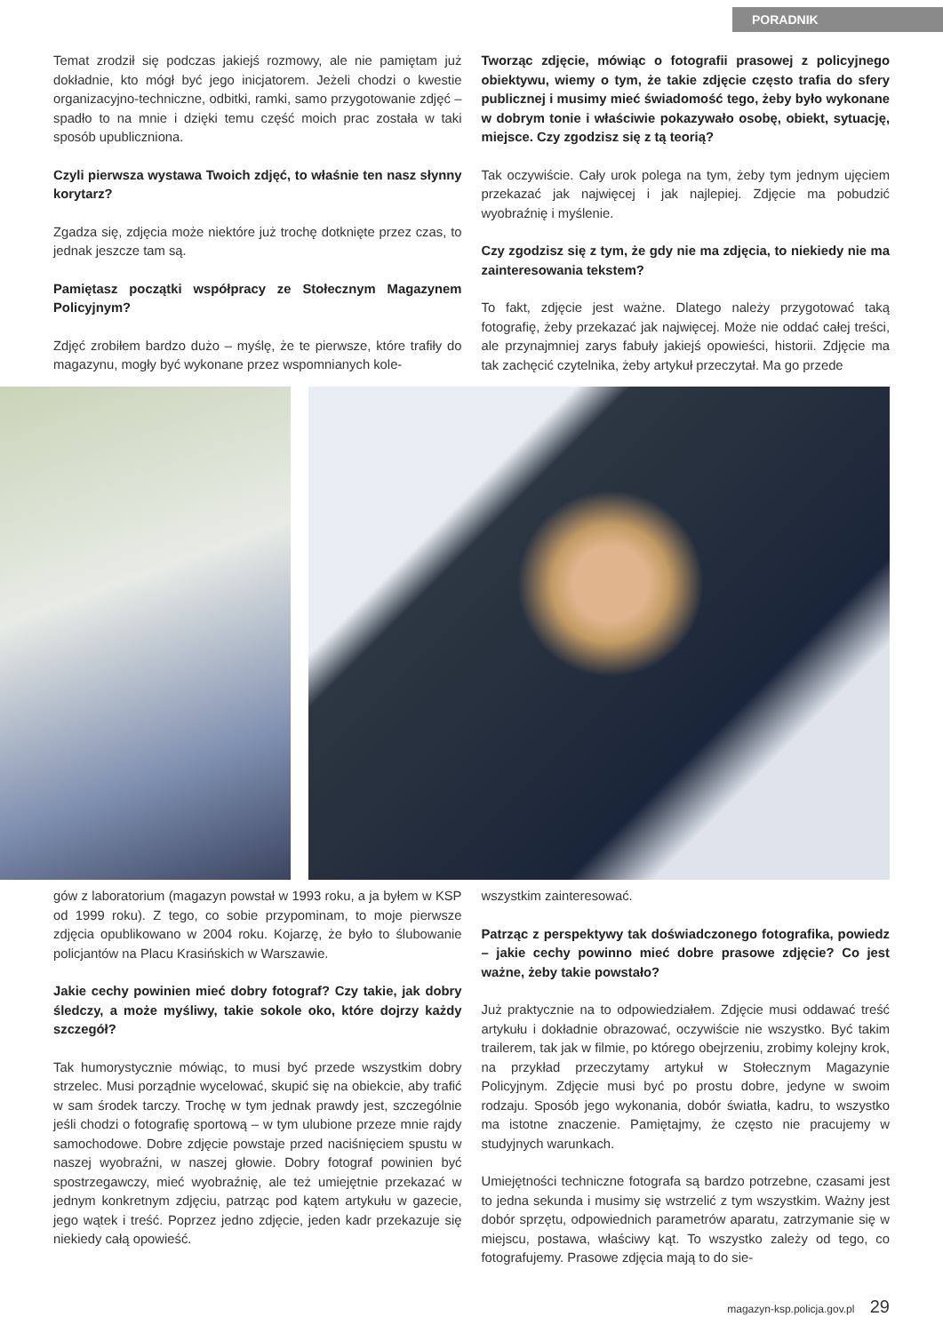PORADNIK
Temat zrodził się podczas jakiejś rozmowy, ale nie pamiętam już dokładnie, kto mógł być jego inicjatorem. Jeżeli chodzi o kwestie organizacyjno-techniczne, odbitki, ramki, samo przygotowanie zdjęć – spadło to na mnie i dzięki temu część moich prac została w taki sposób upubliczniona.
Czyli pierwsza wystawa Twoich zdjęć, to właśnie ten nasz słynny korytarz?
Zgadza się, zdjęcia może niektóre już trochę dotknięte przez czas, to jednak jeszcze tam są.
Pamiętasz początki współpracy ze Stołecznym Magazynem Policyjnym?
Zdjęć zrobiłem bardzo dużo – myślę, że te pierwsze, które trafiły do magazynu, mogły być wykonane przez wspomnianych kole-
Tworząc zdjęcie, mówiąc o fotografii prasowej z policyjnego obiektywu, wiemy o tym, że takie zdjęcie często trafia do sfery publicznej i musimy mieć świadomość tego, żeby było wykonane w dobrym tonie i właściwie pokazywało osobę, obiekt, sytuację, miejsce. Czy zgodzisz się z tą teorią?
Tak oczywiście. Cały urok polega na tym, żeby tym jednym ujęciem przekazać jak najwięcej i jak najlepiej. Zdjęcie ma pobudzić wyobraźnię i myślenie.
Czy zgodzisz się z tym, że gdy nie ma zdjęcia, to niekiedy nie ma zainteresowania tekstem?
To fakt, zdjęcie jest ważne. Dlatego należy przygotować taką fotografię, żeby przekazać jak najwięcej. Może nie oddać całej treści, ale przynajmniej zarys fabuły jakiejś opowieści, historii. Zdjęcie ma tak zachęcić czytelnika, żeby artykuł przeczytał. Ma go przede
gów z laboratorium (magazyn powstał w 1993 roku, a ja byłem w KSP od 1999 roku). Z tego, co sobie przypominam, to moje pierwsze zdjęcia opublikowano w 2004 roku. Kojarzę, że było to ślubowanie policjantów na Placu Krasińskich w Warszawie.
Jakie cechy powinien mieć dobry fotograf? Czy takie, jak dobry śledczy, a może myśliwy, takie sokole oko, które dojrzy każdy szczegół?
Tak humorystycznie mówiąc, to musi być przede wszystkim dobry strzelec. Musi porządnie wycelować, skupić się na obiekcie, aby trafić w sam środek tarczy. Trochę w tym jednak prawdy jest, szczególnie jeśli chodzi o fotografię sportową – w tym ulubione przeze mnie rajdy samochodowe. Dobre zdjęcie powstaje przed naciśnięciem spustu w naszej wyobraźni, w naszej głowie. Dobry fotograf powinien być spostrzegawczy, mieć wyobraźnię, ale też umiejętnie przekazać w jednym konkretnym zdjęciu, patrząc pod kątem artykułu w gazecie, jego wątek i treść. Poprzez jedno zdjęcie, jeden kadr przekazuje się niekiedy całą opowieść.
wszystkim zainteresować.
Patrząc z perspektywy tak doświadczonego fotografika, powiedz – jakie cechy powinno mieć dobre prasowe zdjęcie? Co jest ważne, żeby takie powstało?
Już praktycznie na to odpowiedziałem. Zdjęcie musi oddawać treść artykułu i dokładnie obrazować, oczywiście nie wszystko. Być takim trailerem, tak jak w filmie, po którego obejrzeniu, zrobimy kolejny krok, na przykład przeczytamy artykuł w Stołecznym Magazynie Policyjnym. Zdjęcie musi być po prostu dobre, jedyne w swoim rodzaju. Sposób jego wykonania, dobór światła, kadru, to wszystko ma istotne znaczenie. Pamiętajmy, że często nie pracujemy w studyjnych warunkach.
Umiejętności techniczne fotografa są bardzo potrzebne, czasami jest to jedna sekunda i musimy się wstrzelić z tym wszystkim. Ważny jest dobór sprzętu, odpowiednich parametrów aparatu, zatrzymanie się w miejscu, postawa, właściwy kąt. To wszystko zależy od tego, co fotografujemy. Prasowe zdjęcia mają to do sie-
magazyn-ksp.policja.gov.pl 29